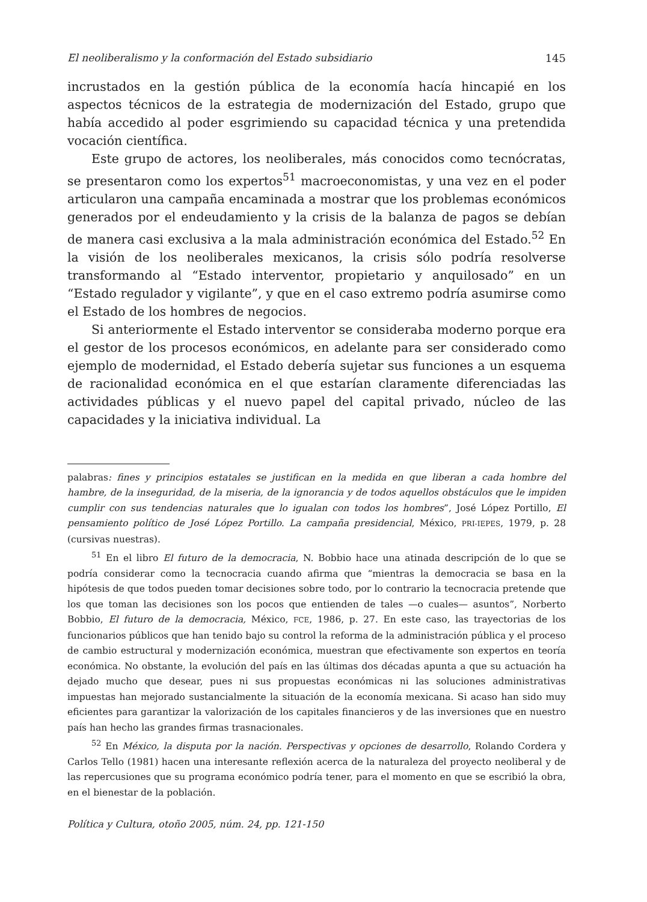El neoliberalismo y la conformación del Estado subsidiario 145
incrustados en la gestión pública de la economía hacía hincapié en los aspectos técnicos de la estrategia de modernización del Estado, grupo que había accedido al poder esgrimiendo su capacidad técnica y una pretendida vocación científica.
Este grupo de actores, los neoliberales, más conocidos como tecnócratas, se presentaron como los expertos<sup>51</sup> macroeconomistas, y una vez en el poder articularon una campaña encaminada a mostrar que los problemas económicos generados por el endeudamiento y la crisis de la balanza de pagos se debían de manera casi exclusiva a la mala administración económica del Estado.<sup>52</sup> En la visión de los neoliberales mexicanos, la crisis sólo podría resolverse transformando al “Estado interventor, propietario y anquilosado” en un “Estado regulador y vigilante”, y que en el caso extremo podría asumirse como el Estado de los hombres de negocios.
Si anteriormente el Estado interventor se consideraba moderno porque era el gestor de los procesos económicos, en adelante para ser considerado como ejemplo de modernidad, el Estado debería sujetar sus funciones a un esquema de racionalidad económica en el que estarían claramente diferenciadas las actividades públicas y el nuevo papel del capital privado, núcleo de las capacidades y la iniciativa individual. La
palabras: fines y principios estatales se justifican en la medida en que liberan a cada hombre del hambre, de la inseguridad, de la miseria, de la ignorancia y de todos aquellos obstáculos que le impiden cumplir con sus tendencias naturales que lo igualan con todos los hombres”, José López Portillo, El pensamiento político de José López Portillo. La campaña presidencial, México, PRI-IEPES, 1979, p. 28 (cursivas nuestras).
<sup>51</sup> En el libro El futuro de la democracia, N. Bobbio hace una atinada descripción de lo que se podría considerar como la tecnocracia cuando afirma que “mientras la democracia se basa en la hipótesis de que todos pueden tomar decisiones sobre todo, por lo contrario la tecnocracia pretende que los que toman las decisiones son los pocos que entienden de tales —o cuales— asuntos”, Norberto Bobbio, El futuro de la democracia, México, FCE, 1986, p. 27. En este caso, las trayectorias de los funcionarios públicos que han tenido bajo su control la reforma de la administración pública y el proceso de cambio estructural y modernización económica, muestran que efectivamente son expertos en teoría económica. No obstante, la evolución del país en las últimas dos décadas apunta a que su actuación ha dejado mucho que desear, pues ni sus propuestas económicas ni las soluciones administrativas impuestas han mejorado sustancialmente la situación de la economía mexicana. Si acaso han sido muy eficientes para garantizar la valorización de los capitales financieros y de las inversiones que en nuestro país han hecho las grandes firmas trasnacionales.
<sup>52</sup> En México, la disputa por la nación. Perspectivas y opciones de desarrollo, Rolando Cordera y Carlos Tello (1981) hacen una interesante reflexión acerca de la naturaleza del proyecto neoliberal y de las repercusiones que su programa económico podría tener, para el momento en que se escribió la obra, en el bienestar de la población.
Política y Cultura, otoño 2005, núm. 24, pp. 121-150